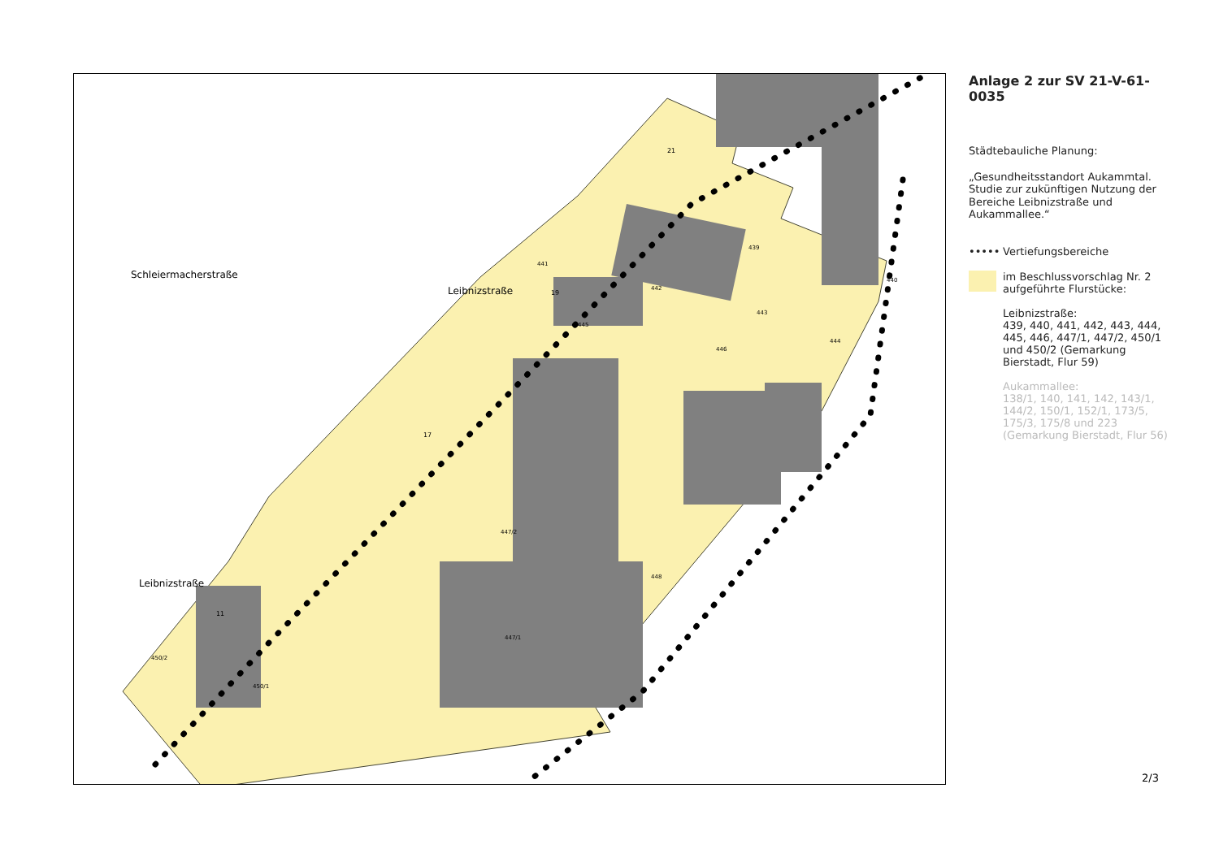Schleiermacherstraße
Leibnizstraße
Leibnizstraße
439
441
442
440
443
444
445
446
447/2
447/1
448
450/2
450/1
21
19
17
11
Anlage 2 zur SV 21-V-61-0035
Städtebauliche Planung:
„Gesundheitsstandort Aukammtal. Studie zur zukünftigen Nutzung der Bereiche Leibnizstraße und Aukammallee.“
••••• Vertiefungsbereiche
im Beschlussvorschlag Nr. 2 aufgeführte Flurstücke:
Leibnizstraße:
439, 440, 441, 442, 443, 444, 445, 446, 447/1, 447/2, 450/1 und 450/2 (Gemarkung Bierstadt, Flur 59)
Aukammallee:
138/1, 140, 141, 142, 143/1, 144/2, 150/1, 152/1, 173/5, 175/3, 175/8 und 223 (Gemarkung Bierstadt, Flur 56)
2/3